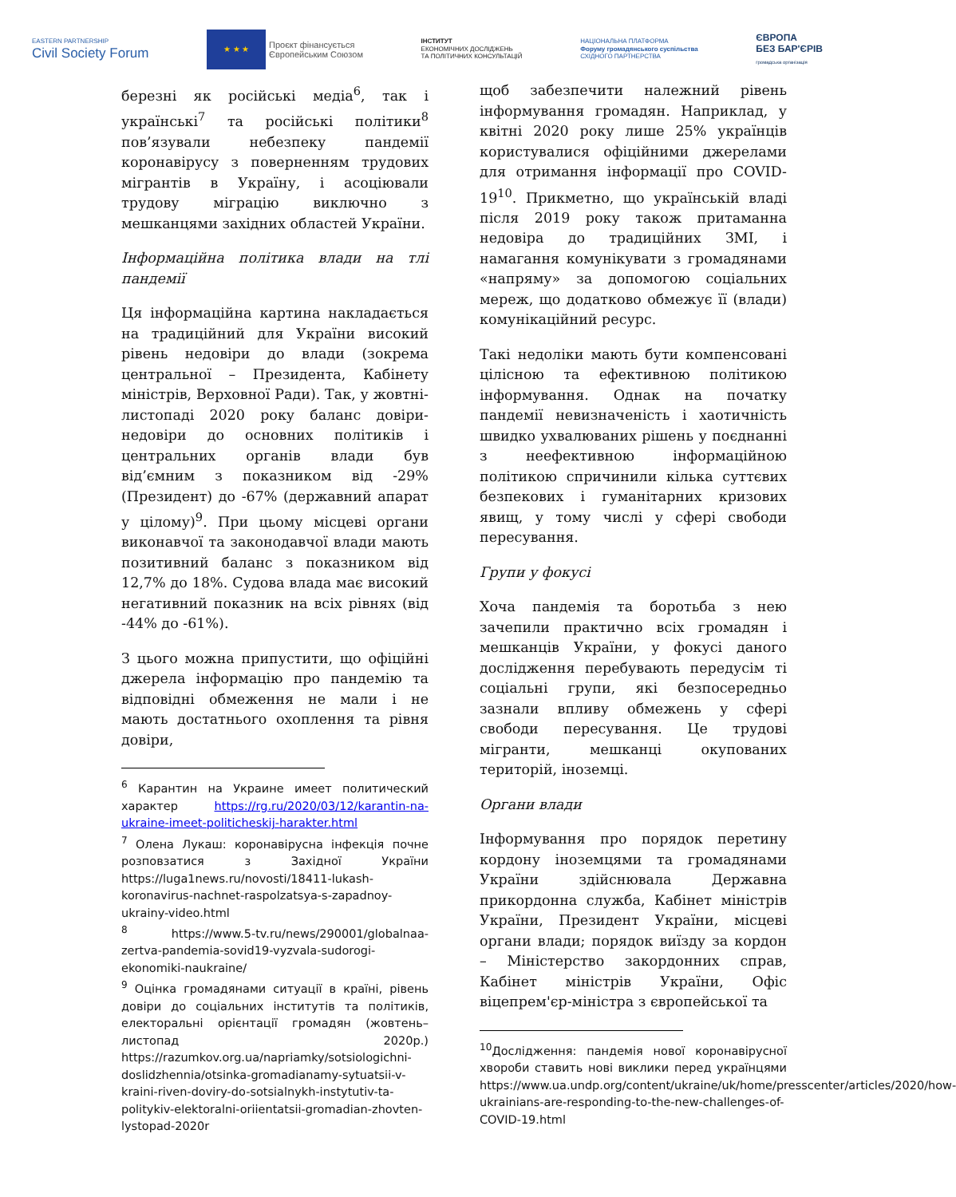EASTERN PARTNERSHIP
Civil Society Forum
★ ★ ★
Проєкт фінансується
Європейським Союзом
ІНСТИТУТ
ЕКОНОМІЧНИХ ДОСЛІДЖЕНЬ
ТА ПОЛІТИЧНИХ КОНСУЛЬТАЦІЙ
НАЦІОНАЛЬНА ПЛАТФОРМА
Форуму громадянського суспільства
СХІДНОГО ПАРТНЕРСТВА
ЄВРОПА
БЕЗ БАР'ЄРІВ
громадська організація
березні як російські медіа<sup>6</sup>, так і українські<sup>7</sup> та російські політики<sup>8</sup> пов’язували небезпеку пандемії коронавірусу з поверненням трудових мігрантів в Україну, і асоціювали трудову міграцію виключно з мешканцями західних областей України.
Інформаційна політика влади на тлі пандемії
Ця інформаційна картина накладається на традиційний для України високий рівень недовіри до влади (зокрема центральної – Президента, Кабінету міністрів, Верховної Ради). Так, у жовтні-листопаді 2020 року баланс довіри-недовіри до основних політиків і центральних органів влади був від’ємним з показником від -29% (Президент) до -67% (державний апарат у цілому)<sup>9</sup>. При цьому місцеві органи виконавчої та законодавчої влади мають позитивний баланс з показником від 12,7% до 18%. Судова влада має високий негативний показник на всіх рівнях (від -44% до -61%).
З цього можна припустити, що офіційні джерела інформацію про пандемію та відповідні обмеження не мали і не мають достатнього охоплення та рівня довіри,
<sup>6</sup> Карантин на Украине имеет политический характер https://rg.ru/2020/03/12/karantin-na-ukraine-imeet-politicheskij-harakter.html
<sup>7</sup> Олена Лукаш: коронавірусна інфекція почне розповзатися з Західної України https://luga1news.ru/novosti/18411-lukash-koronavirus-nachnet-raspolzatsya-s-zapadnoy-ukrainy-video.html
<sup>8</sup> https://www.5-tv.ru/news/290001/globalnaa-zertva-pandemia-sovid19-vyzvala-sudorogi-ekonomiki-naukraine/
<sup>9</sup> Оцінка громадянами ситуації в країні, рівень довіри до соціальних інститутів та політиків, електоральні орієнтації громадян (жовтень–листопад 2020р.) https://razumkov.org.ua/napriamky/sotsiologichni-doslidzhennia/otsinka-gromadianamy-sytuatsii-v-kraini-riven-doviry-do-sotsialnykh-instytutiv-ta-politykiv-elektoralni-oriientatsii-gromadian-zhovten-lystopad-2020r
щоб забезпечити належний рівень інформування громадян. Наприклад, у квітні 2020 року лише 25% українців користувалися офіційними джерелами для отримання інформації про COVID-19<sup>10</sup>. Прикметно, що українській владі після 2019 року також притаманна недовіра до традиційних ЗМІ, і намагання комунікувати з громадянами «напряму» за допомогою соціальних мереж, що додатково обмежує її (влади) комунікаційний ресурс.
Такі недоліки мають бути компенсовані цілісною та ефективною політикою інформування. Однак на початку пандемії невизначеність і хаотичність швидко ухвалюваних рішень у поєднанні з неефективною інформаційною політикою спричинили кілька суттєвих безпекових і гуманітарних кризових явищ, у тому числі у сфері свободи пересування.
Групи у фокусі
Хоча пандемія та боротьба з нею зачепили практично всіх громадян і мешканців України, у фокусі даного дослідження перебувають передусім ті соціальні групи, які безпосередньо зазнали впливу обмежень у сфері свободи пересування. Це трудові мігранти, мешканці окупованих територій, іноземці.
Органи влади
Інформування про порядок перетину кордону іноземцями та громадянами України здійснювала Державна прикордонна служба, Кабінет міністрів України, Президент України, місцеві органи влади; порядок виїзду за кордон – Міністерство закордонних справ, Кабінет міністрів України, Офіс віцепрем'єр-міністра з європейської та
<sup>10</sup> Дослідження: пандемія нової коронавірусної хвороби ставить нові виклики перед українцями https://www.ua.undp.org/content/ukraine/uk/home/presscenter/articles/2020/how-ukrainians-are-responding-to-the-new-challenges-of-COVID-19.html